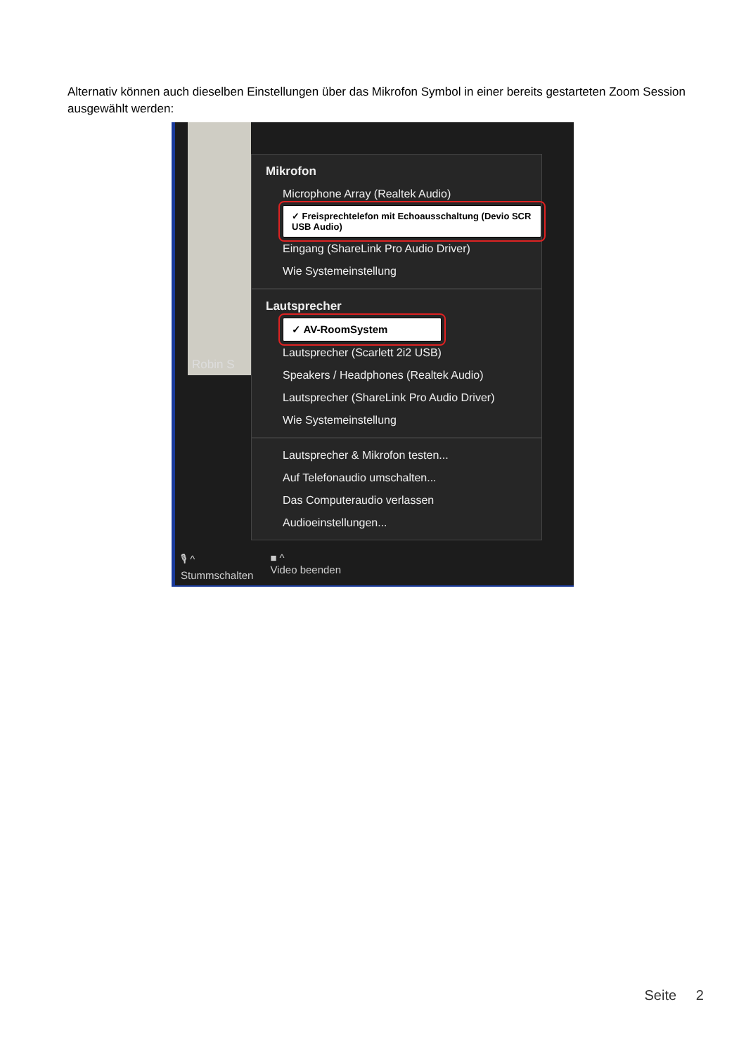Alternativ können auch dieselben Einstellungen über das Mikrofon Symbol in einer bereits gestarteten Zoom Session ausgewählt werden:
Robin S
Mikrofon
Microphone Array (Realtek Audio)
✓ Freisprechtelefon mit Echoausschaltung (Devio SCR USB Audio)
Eingang (ShareLink Pro Audio Driver)
Wie Systemeinstellung
Lautsprecher
✓ AV-RoomSystem
Lautsprecher (Scarlett 2i2 USB)
Speakers / Headphones (Realtek Audio)
Lautsprecher (ShareLink Pro Audio Driver)
Wie Systemeinstellung
Lautsprecher & Mikrofon testen...
Auf Telefonaudio umschalten...
Das Computeraudio verlassen
Audioeinstellungen...
🎙 ^
Stummschalten ■ ^
Video beenden
Seite 2